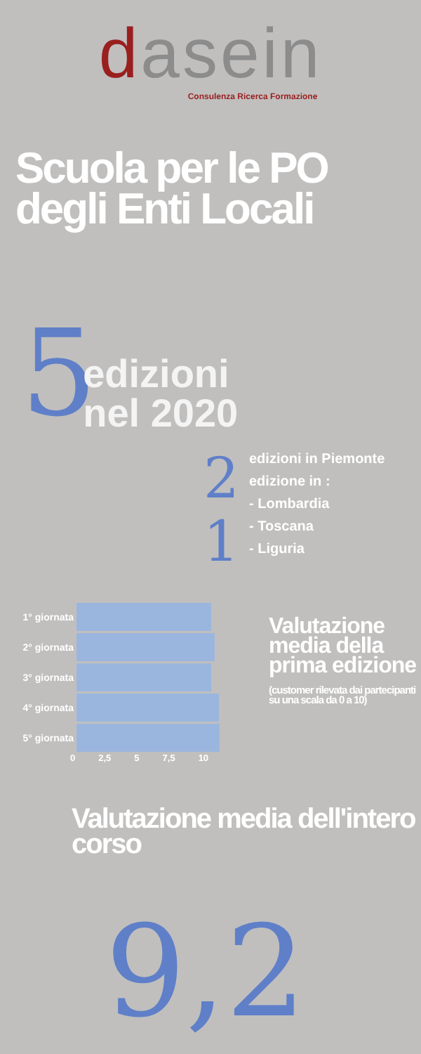dasein
Consulenza Ricerca Formazione
Scuola per le PO degli Enti Locali
5
edizioni
nel 2020
2
1
edizioni in Piemonte
edizione in :
- Lombardia
- Toscana
- Liguria
1° giornata
2° giornata
3° giornata
4° giornata
5° giornata
0 2,5 5 7,5 10
Valutazione media della prima edizione
(customer rilevata dai partecipanti su una scala da 0 a 10)
Valutazione media dell'intero corso
9,2